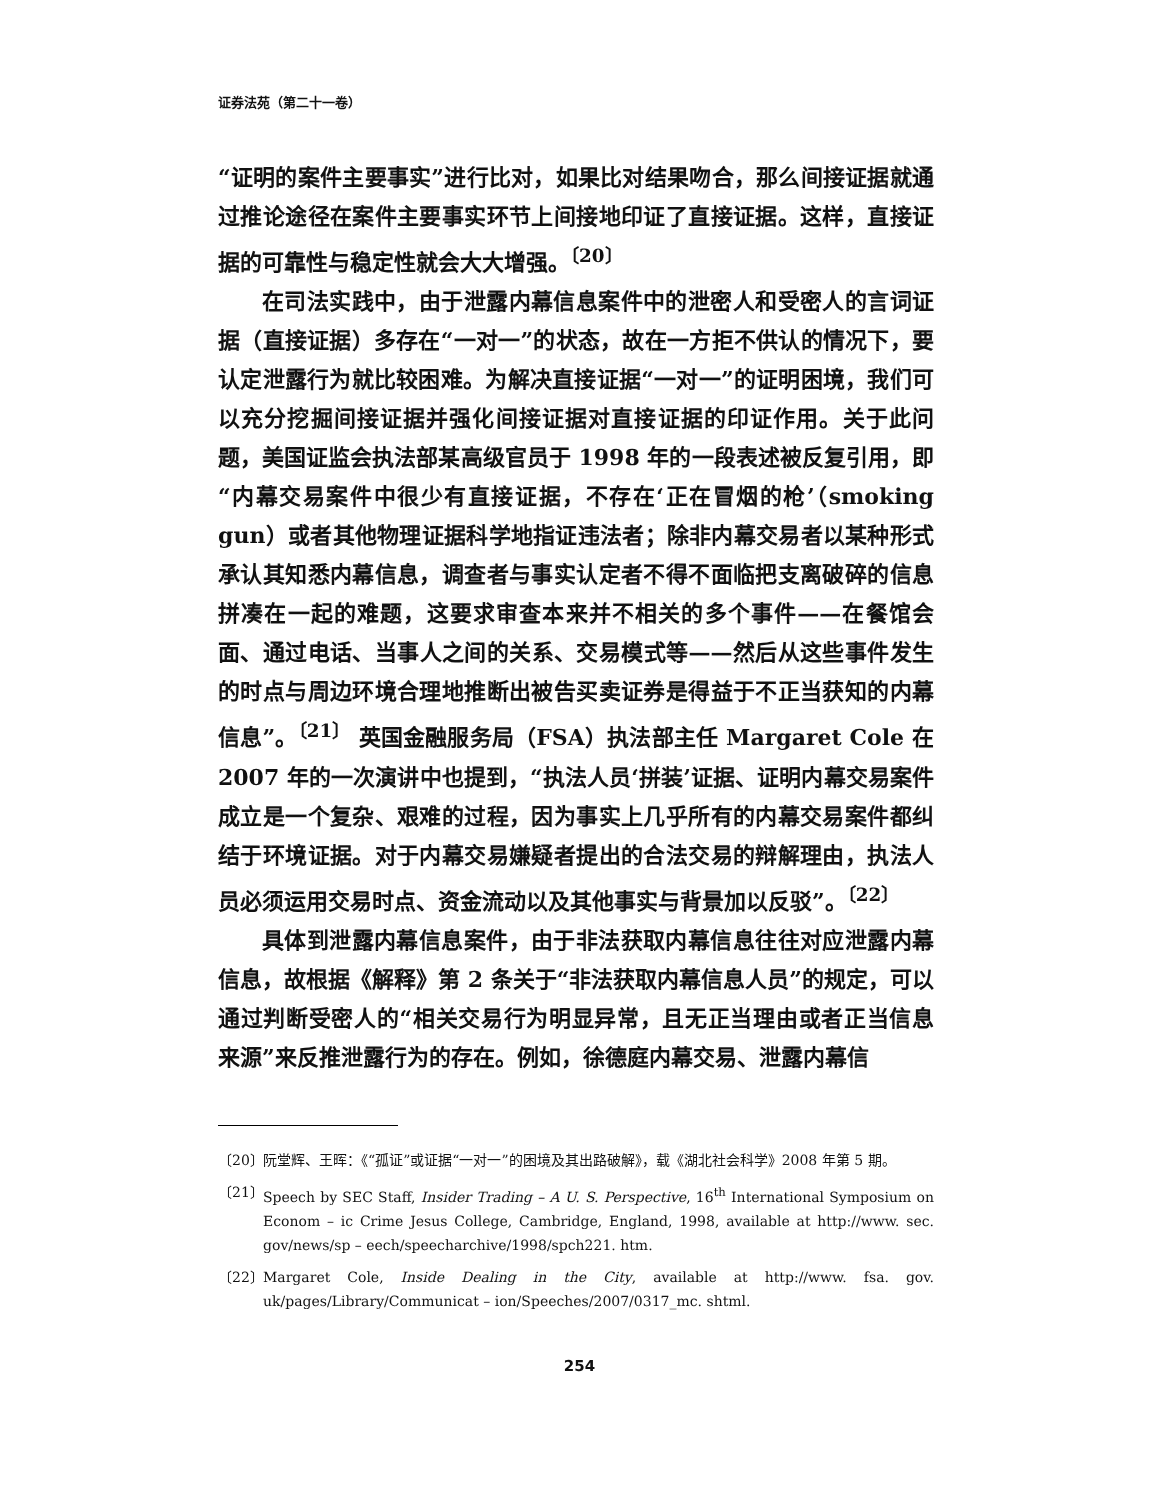证券法苑（第二十一卷）
“证明的案件主要事实”进行比对，如果比对结果吻合，那么间接证据就通过推论途径在案件主要事实环节上间接地印证了直接证据。这样，直接证据的可靠性与稳定性就会大大增强。<sup>〔20〕</sup>
在司法实践中，由于泄露内幕信息案件中的泄密人和受密人的言词证据（直接证据）多存在“一对一”的状态，故在一方拒不供认的情况下，要认定泄露行为就比较困难。为解决直接证据“一对一”的证明困境，我们可以充分挖掘间接证据并强化间接证据对直接证据的印证作用。关于此问题，美国证监会执法部某高级官员于 1998 年的一段表述被反复引用，即“内幕交易案件中很少有直接证据，不存在‘正在冒烟的枪’（smoking gun）或者其他物理证据科学地指证违法者；除非内幕交易者以某种形式承认其知悉内幕信息，调查者与事实认定者不得不面临把支离破碎的信息拼凑在一起的难题，这要求审查本来并不相关的多个事件——在餐馆会面、通过电话、当事人之间的关系、交易模式等——然后从这些事件发生的时点与周边环境合理地推断出被告买卖证券是得益于不正当获知的内幕信息”。<sup>〔21〕</sup> 英国金融服务局（FSA）执法部主任 Margaret Cole 在 2007 年的一次演讲中也提到，“执法人员‘拼装’证据、证明内幕交易案件成立是一个复杂、艰难的过程，因为事实上几乎所有的内幕交易案件都纠结于环境证据。对于内幕交易嫌疑者提出的合法交易的辩解理由，执法人员必须运用交易时点、资金流动以及其他事实与背景加以反驳”。<sup>〔22〕</sup>
具体到泄露内幕信息案件，由于非法获取内幕信息往往对应泄露内幕信息，故根据《解释》第 2 条关于“非法获取内幕信息人员”的规定，可以通过判断受密人的“相关交易行为明显异常，且无正当理由或者正当信息来源”来反推泄露行为的存在。例如，徐德庭内幕交易、泄露内幕信
〔20〕 阮堂辉、王晖：《“孤证”或证据“一对一”的困境及其出路破解》，载《湖北社会科学》2008 年第 5 期。
〔21〕 Speech by SEC Staff, Insider Trading – A U. S. Perspective, 16<sup>th</sup> International Symposium on Econom – ic Crime Jesus College, Cambridge, England, 1998, available at http://www. sec. gov/news/sp – eech/speecharchive/1998/spch221. htm.
〔22〕 Margaret Cole, Inside Dealing in the City, available at http://www. fsa. gov. uk/pages/Library/Communicat – ion/Speeches/2007/0317_mc. shtml.
254